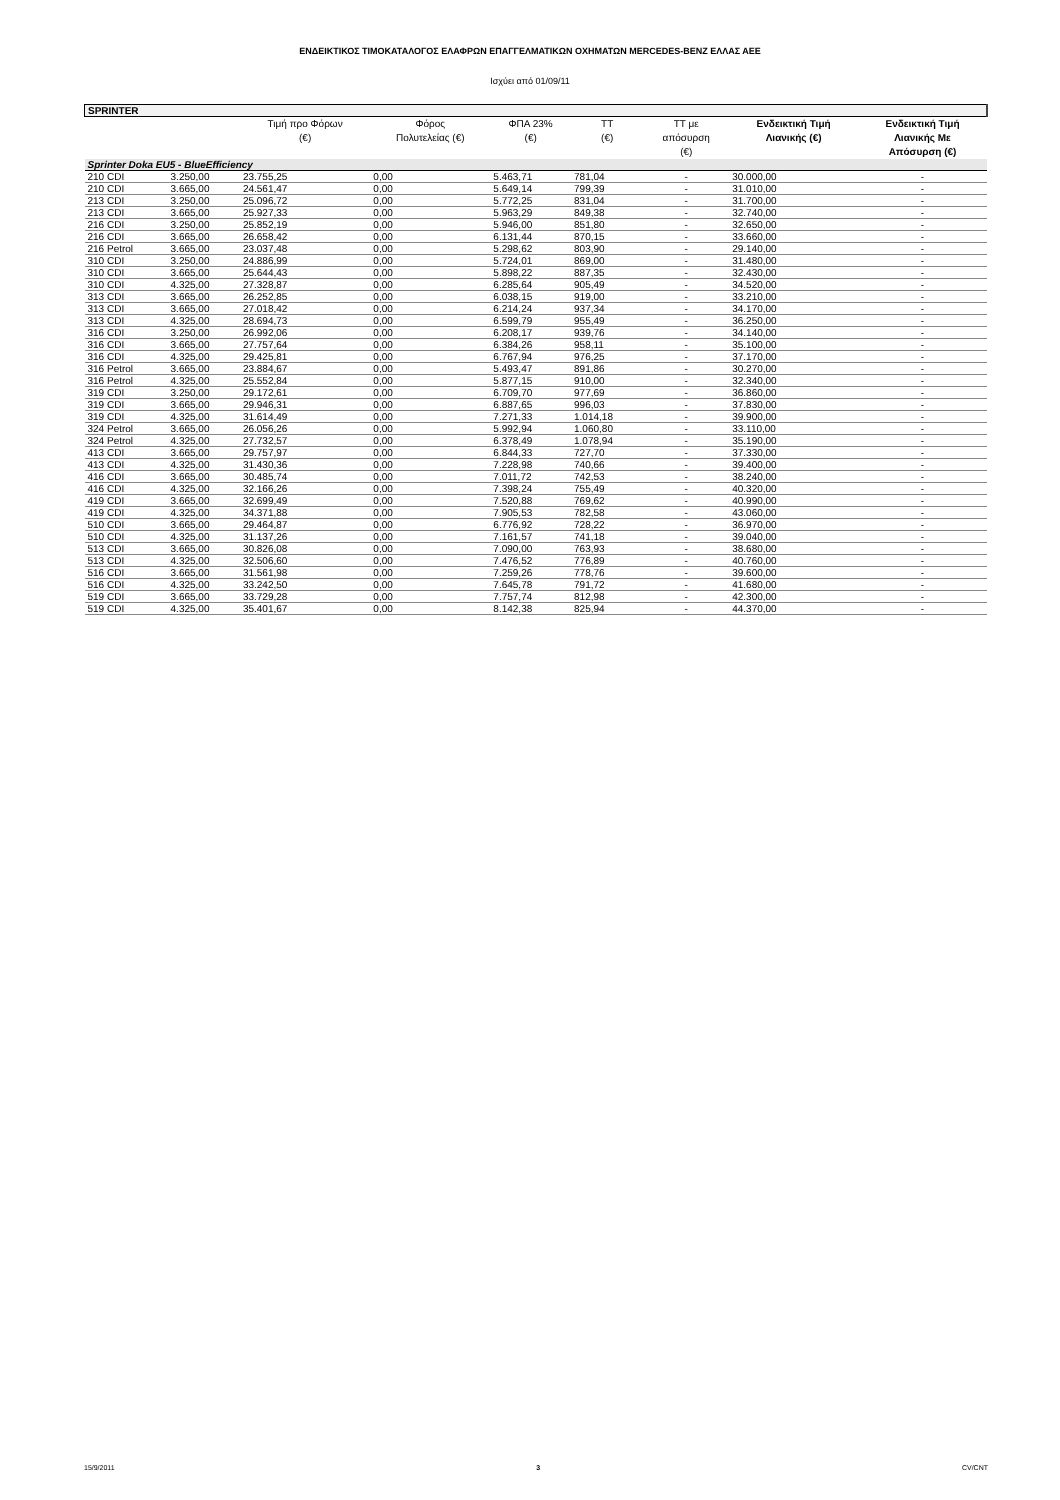ΕΝΔΕΙΚΤΙΚΟΣ ΤΙΜΟΚΑΤΑΛΟΓΟΣ ΕΛΑΦΡΩΝ ΕΠΑΓΓΕΛΜΑΤΙΚΩΝ ΟΧΗΜΑΤΩΝ MERCEDES-BENZ ΕΛΛΑΣ ΑΕΕ
Ισχύει από 01/09/11
| SPRINTER | | | | | | | | |
| | | Τιμή προ Φόρων (€) | Φόρος Πολυτελείας (€) | ΦΠΑ 23% (€) | ΤΤ (€) | ΤΤ με απόσυρση (€) | Ενδεικτική Τιμή Λιανικής (€) | Ενδεικτική Τιμή Λιανικής Με Απόσυρση (€) |
| Sprinter Doka EU5 - BlueEfficiency | | | | | | | | |
| 210 CDI | 3.250,00 | 23.755,25 | 0,00 | 5.463,71 | 781,04 | - | 30.000,00 | - |
| 210 CDI | 3.665,00 | 24.561,47 | 0,00 | 5.649,14 | 799,39 | - | 31.010,00 | - |
| 213 CDI | 3.250,00 | 25.096,72 | 0,00 | 5.772,25 | 831,04 | - | 31.700,00 | - |
| 213 CDI | 3.665,00 | 25.927,33 | 0,00 | 5.963,29 | 849,38 | - | 32.740,00 | - |
| 216 CDI | 3.250,00 | 25.852,19 | 0,00 | 5.946,00 | 851,80 | - | 32.650,00 | - |
| 216 CDI | 3.665,00 | 26.658,42 | 0,00 | 6.131,44 | 870,15 | - | 33.660,00 | - |
| 216 Petrol | 3.665,00 | 23.037,48 | 0,00 | 5.298,62 | 803,90 | - | 29.140,00 | - |
| 310 CDI | 3.250,00 | 24.886,99 | 0,00 | 5.724,01 | 869,00 | - | 31.480,00 | - |
| 310 CDI | 3.665,00 | 25.644,43 | 0,00 | 5.898,22 | 887,35 | - | 32.430,00 | - |
| 310 CDI | 4.325,00 | 27.328,87 | 0,00 | 6.285,64 | 905,49 | - | 34.520,00 | - |
| 313 CDI | 3.665,00 | 26.252,85 | 0,00 | 6.038,15 | 919,00 | - | 33.210,00 | - |
| 313 CDI | 3.665,00 | 27.018,42 | 0,00 | 6.214,24 | 937,34 | - | 34.170,00 | - |
| 313 CDI | 4.325,00 | 28.694,73 | 0,00 | 6.599,79 | 955,49 | - | 36.250,00 | - |
| 316 CDI | 3.250,00 | 26.992,06 | 0,00 | 6.208,17 | 939,76 | - | 34.140,00 | - |
| 316 CDI | 3.665,00 | 27.757,64 | 0,00 | 6.384,26 | 958,11 | - | 35.100,00 | - |
| 316 CDI | 4.325,00 | 29.425,81 | 0,00 | 6.767,94 | 976,25 | - | 37.170,00 | - |
| 316 Petrol | 3.665,00 | 23.884,67 | 0,00 | 5.493,47 | 891,86 | - | 30.270,00 | - |
| 316 Petrol | 4.325,00 | 25.552,84 | 0,00 | 5.877,15 | 910,00 | - | 32.340,00 | - |
| 319 CDI | 3.250,00 | 29.172,61 | 0,00 | 6.709,70 | 977,69 | - | 36.860,00 | - |
| 319 CDI | 3.665,00 | 29.946,31 | 0,00 | 6.887,65 | 996,03 | - | 37.830,00 | - |
| 319 CDI | 4.325,00 | 31.614,49 | 0,00 | 7.271,33 | 1.014,18 | - | 39.900,00 | - |
| 324 Petrol | 3.665,00 | 26.056,26 | 0,00 | 5.992,94 | 1.060,80 | - | 33.110,00 | - |
| 324 Petrol | 4.325,00 | 27.732,57 | 0,00 | 6.378,49 | 1.078,94 | - | 35.190,00 | - |
| 413 CDI | 3.665,00 | 29.757,97 | 0,00 | 6.844,33 | 727,70 | - | 37.330,00 | - |
| 413 CDI | 4.325,00 | 31.430,36 | 0,00 | 7.228,98 | 740,66 | - | 39.400,00 | - |
| 416 CDI | 3.665,00 | 30.485,74 | 0,00 | 7.011,72 | 742,53 | - | 38.240,00 | - |
| 416 CDI | 4.325,00 | 32.166,26 | 0,00 | 7.398,24 | 755,49 | - | 40.320,00 | - |
| 419 CDI | 3.665,00 | 32.699,49 | 0,00 | 7.520,88 | 769,62 | - | 40.990,00 | - |
| 419 CDI | 4.325,00 | 34.371,88 | 0,00 | 7.905,53 | 782,58 | - | 43.060,00 | - |
| 510 CDI | 3.665,00 | 29.464,87 | 0,00 | 6.776,92 | 728,22 | - | 36.970,00 | - |
| 510 CDI | 4.325,00 | 31.137,26 | 0,00 | 7.161,57 | 741,18 | - | 39.040,00 | - |
| 513 CDI | 3.665,00 | 30.826,08 | 0,00 | 7.090,00 | 763,93 | - | 38.680,00 | - |
| 513 CDI | 4.325,00 | 32.506,60 | 0,00 | 7.476,52 | 776,89 | - | 40.760,00 | - |
| 516 CDI | 3.665,00 | 31.561,98 | 0,00 | 7.259,26 | 778,76 | - | 39.600,00 | - |
| 516 CDI | 4.325,00 | 33.242,50 | 0,00 | 7.645,78 | 791,72 | - | 41.680,00 | - |
| 519 CDI | 3.665,00 | 33.729,28 | 0,00 | 7.757,74 | 812,98 | - | 42.300,00 | - |
| 519 CDI | 4.325,00 | 35.401,67 | 0,00 | 8.142,38 | 825,94 | - | 44.370,00 | - |
15/9/2011 3 CV/CNT